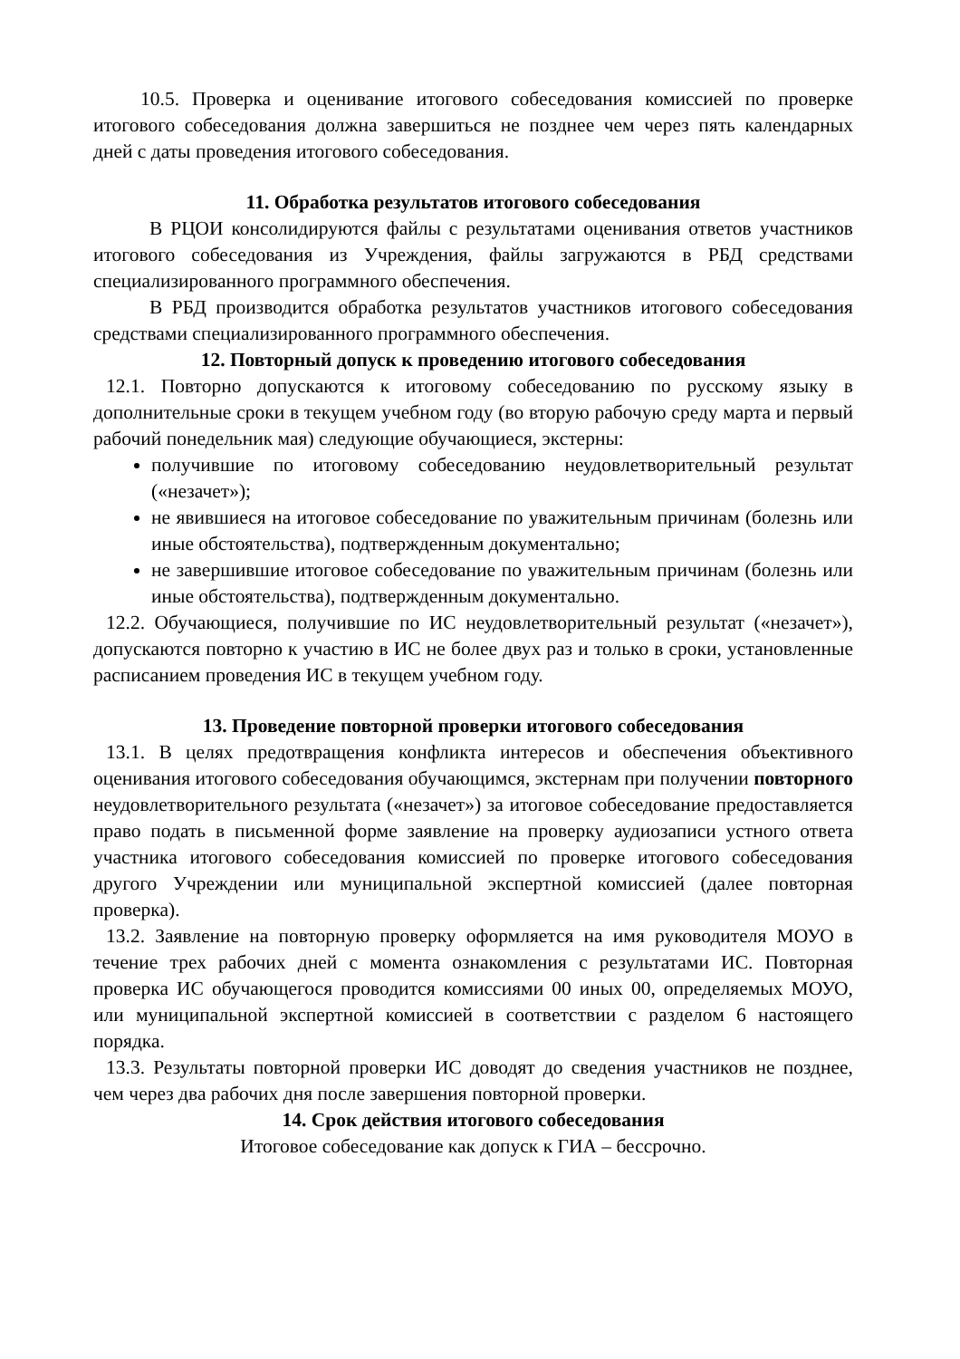10.5. Проверка и оценивание итогового собеседования комиссией по проверке итогового собеседования должна завершиться не позднее чем через пять календарных дней с даты проведения итогового собеседования.
11. Обработка результатов итогового собеседования
В РЦОИ консолидируются файлы с результатами оценивания ответов участников итогового собеседования из Учреждения, файлы загружаются в РБД средствами специализированного программного обеспечения.
В РБД производится обработка результатов участников итогового собеседования средствами специализированного программного обеспечения.
12. Повторный допуск к проведению итогового собеседования
12.1. Повторно допускаются к итоговому собеседованию по русскому языку в дополнительные сроки в текущем учебном году (во вторую рабочую среду марта и первый рабочий понедельник мая) следующие обучающиеся, экстерны:
получившие по итоговому собеседованию неудовлетворительный результат («незачет»);
не явившиеся на итоговое собеседование по уважительным причинам (болезнь или иные обстоятельства), подтвержденным документально;
не завершившие итоговое собеседование по уважительным причинам (болезнь или иные обстоятельства), подтвержденным документально.
12.2. Обучающиеся, получившие по ИС неудовлетворительный результат («незачет»), допускаются повторно к участию в ИС не более двух раз и только в сроки, установленные расписанием проведения ИС в текущем учебном году.
13. Проведение повторной проверки итогового собеседования
13.1. В целях предотвращения конфликта интересов и обеспечения объективного оценивания итогового собеседования обучающимся, экстернам при получении повторного неудовлетворительного результата («незачет») за итоговое собеседование предоставляется право подать в письменной форме заявление на проверку аудиозаписи устного ответа участника итогового собеседования комиссией по проверке итогового собеседования другого Учреждении или муниципальной экспертной комиссией (далее повторная проверка).
13.2. Заявление на повторную проверку оформляется на имя руководителя МОУО в течение трех рабочих дней с момента ознакомления с результатами ИС. Повторная проверка ИС обучающегося проводится комиссиями 00 иных 00, определяемых МОУО, или муниципальной экспертной комиссией в соответствии с разделом 6 настоящего порядка.
13.3. Результаты повторной проверки ИС доводят до сведения участников не позднее, чем через два рабочих дня после завершения повторной проверки.
14. Срок действия итогового собеседования
Итоговое собеседование как допуск к ГИА – бессрочно.